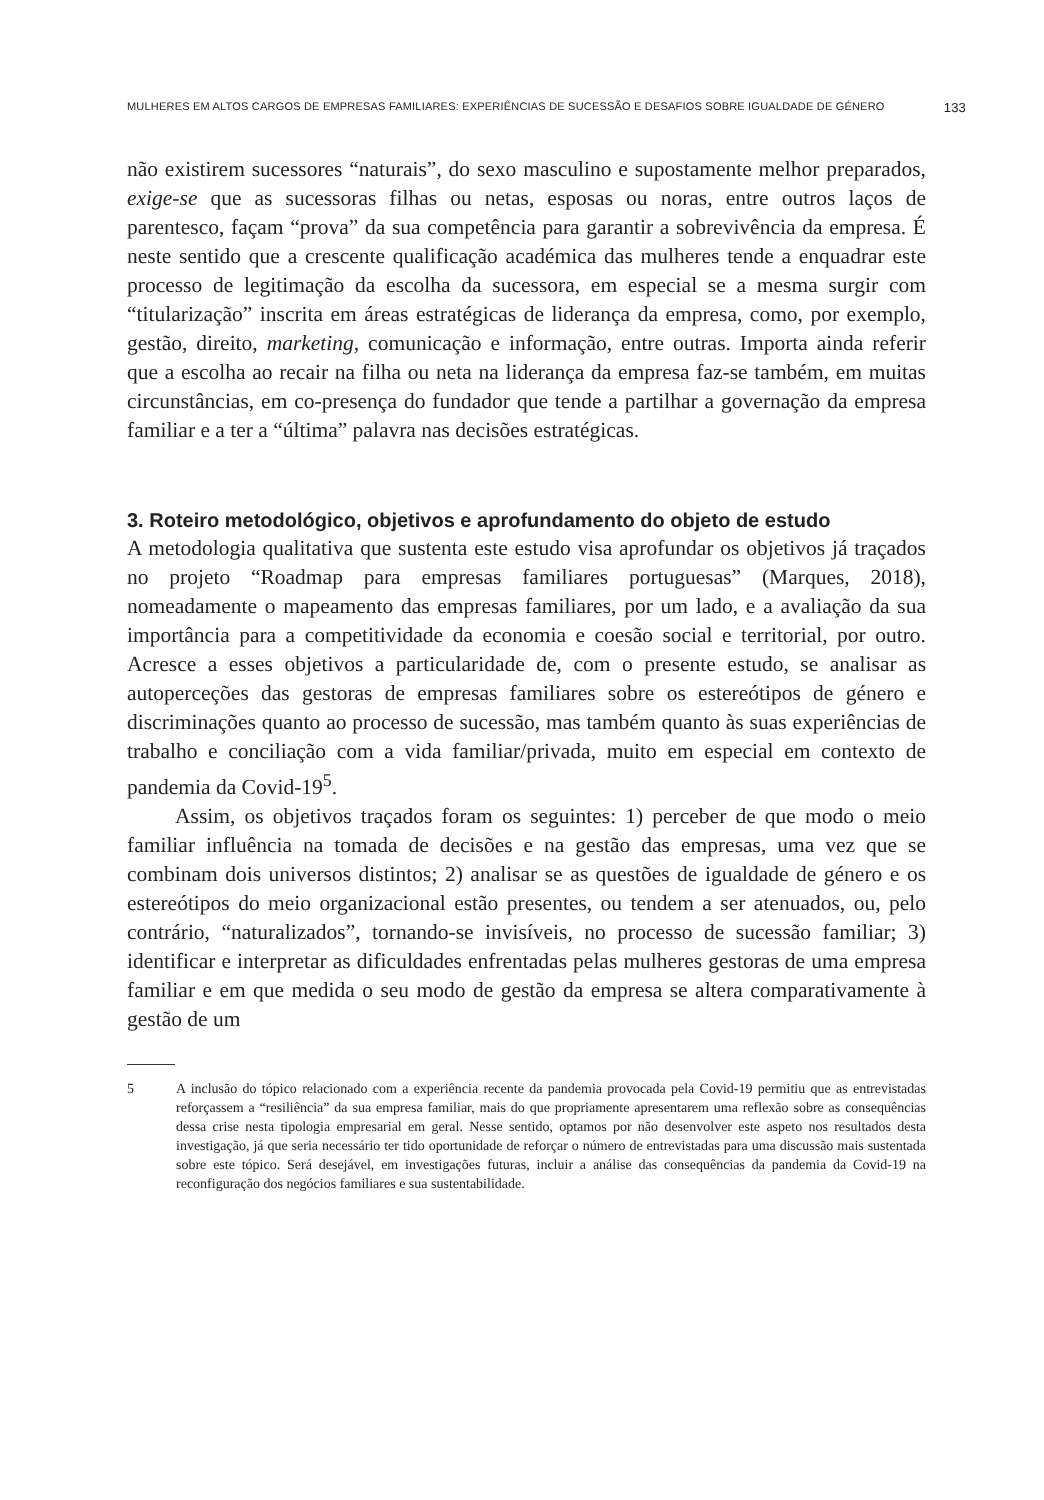MULHERES EM ALTOS CARGOS DE EMPRESAS FAMILIARES: EXPERIÊNCIAS DE SUCESSÃO E DESAFIOS SOBRE IGUALDADE DE GÉNERO 133
não existirem sucessores “naturais”, do sexo masculino e supostamente melhor preparados, exige-se que as sucessoras filhas ou netas, esposas ou noras, entre outros laços de parentesco, façam “prova” da sua competência para garantir a sobrevivência da empresa. É neste sentido que a crescente qualificação académica das mulheres tende a enquadrar este processo de legitimação da escolha da sucessora, em especial se a mesma surgir com “titularização” inscrita em áreas estratégicas de liderança da empresa, como, por exemplo, gestão, direito, marketing, comunicação e informação, entre outras. Importa ainda referir que a escolha ao recair na filha ou neta na liderança da empresa faz-se também, em muitas circunstâncias, em co-presença do fundador que tende a partilhar a governação da empresa familiar e a ter a “última” palavra nas decisões estratégicas.
3. Roteiro metodológico, objetivos e aprofundamento do objeto de estudo
A metodologia qualitativa que sustenta este estudo visa aprofundar os objetivos já traçados no projeto “Roadmap para empresas familiares portuguesas” (Marques, 2018), nomeadamente o mapeamento das empresas familiares, por um lado, e a avaliação da sua importância para a competitividade da economia e coesão social e territorial, por outro. Acresce a esses objetivos a particularidade de, com o presente estudo, se analisar as autoperceções das gestoras de empresas familiares sobre os estereótipos de género e discriminações quanto ao processo de sucessão, mas também quanto às suas experiências de trabalho e conciliação com a vida familiar/privada, muito em especial em contexto de pandemia da Covid-19<sup>5</sup>.
Assim, os objetivos traçados foram os seguintes: 1) perceber de que modo o meio familiar influência na tomada de decisões e na gestão das empresas, uma vez que se combinam dois universos distintos; 2) analisar se as questões de igualdade de género e os estereótipos do meio organizacional estão presentes, ou tendem a ser atenuados, ou, pelo contrário, “naturalizados”, tornando-se invisíveis, no processo de sucessão familiar; 3) identificar e interpretar as dificuldades enfrentadas pelas mulheres gestoras de uma empresa familiar e em que medida o seu modo de gestão da empresa se altera comparativamente à gestão de um
5 A inclusão do tópico relacionado com a experiência recente da pandemia provocada pela Covid-19 permitiu que as entrevistadas reforçassem a “resiliência” da sua empresa familiar, mais do que propriamente apresentarem uma reflexão sobre as consequências dessa crise nesta tipologia empresarial em geral. Nesse sentido, optamos por não desenvolver este aspeto nos resultados desta investigação, já que seria necessário ter tido oportunidade de reforçar o número de entrevistadas para uma discussão mais sustentada sobre este tópico. Será desejável, em investigações futuras, incluir a análise das consequências da pandemia da Covid-19 na reconfiguração dos negócios familiares e sua sustentabilidade.